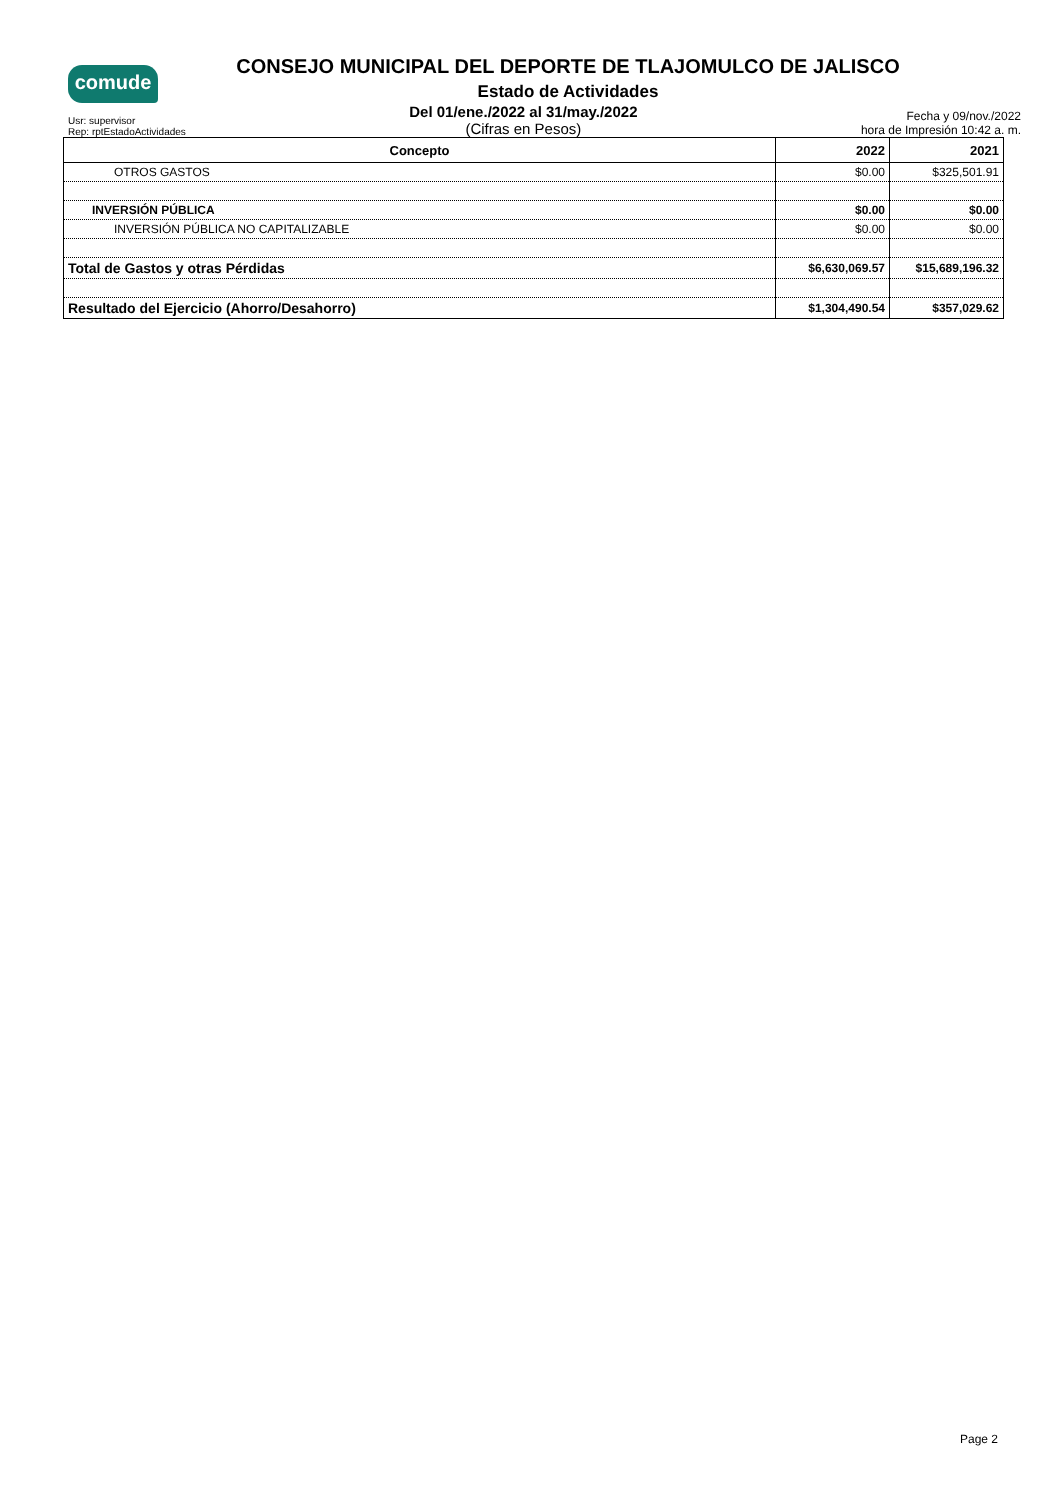comude
CONSEJO MUNICIPAL DEL DEPORTE DE TLAJOMULCO DE JALISCO
Estado de Actividades
Usr: supervisor
Rep: rptEstadoActividades
Del 01/ene./2022 al 31/may./2022
(Cifras en Pesos)
Fecha y 09/nov./2022
hora de Impresión 10:42 a. m.
| Concepto | 2022 | 2021 |
| --- | --- | --- |
| OTROS GASTOS | $0.00 | $325,501.91 |
| INVERSIÓN PÚBLICA | $0.00 | $0.00 |
| INVERSIÓN PÚBLICA NO CAPITALIZABLE | $0.00 | $0.00 |
| Total de Gastos y otras Pérdidas | $6,630,069.57 | $15,689,196.32 |
| Resultado del Ejercicio (Ahorro/Desahorro) | $1,304,490.54 | $357,029.62 |
Page 2